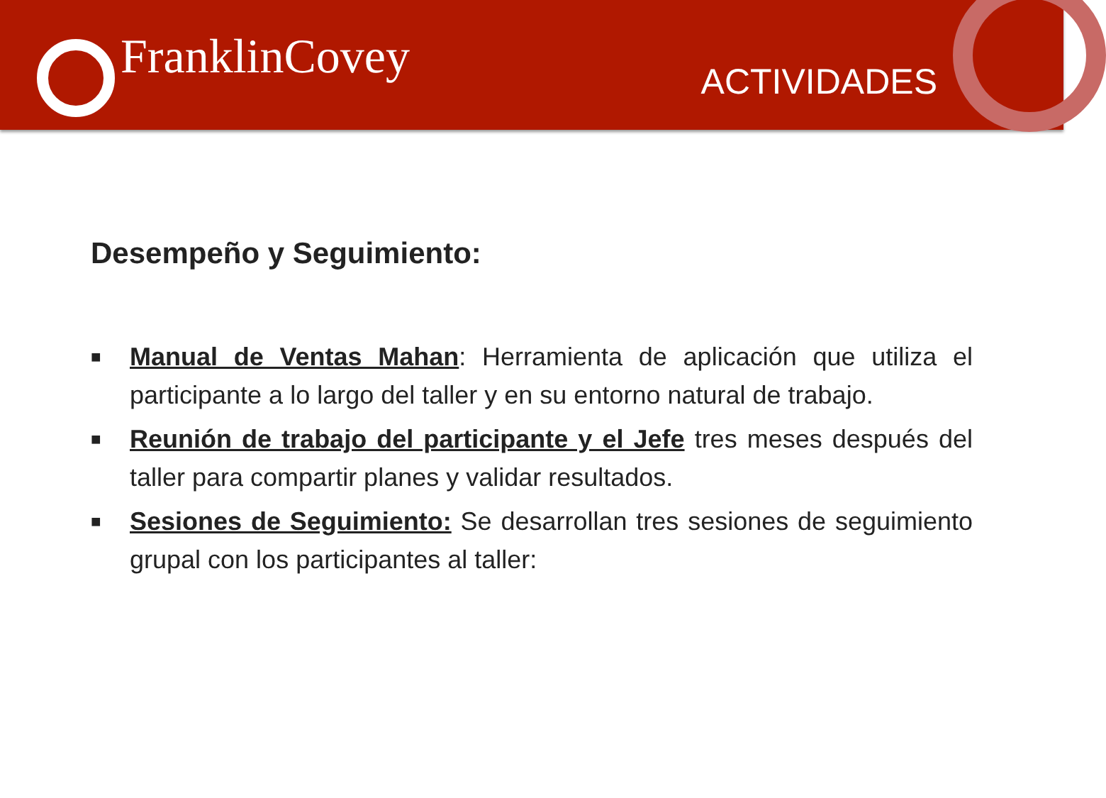FranklinCovey
ACTIVIDADES
Desempeño y Seguimiento:
■ Manual de Ventas Mahan: Herramienta de aplicación que utiliza el participante a lo largo del taller y en su entorno natural de trabajo.
■ Reunión de trabajo del participante y el Jefe tres meses después del taller para compartir planes y validar resultados.
■ Sesiones de Seguimiento: Se desarrollan tres sesiones de seguimiento grupal con los participantes al taller: